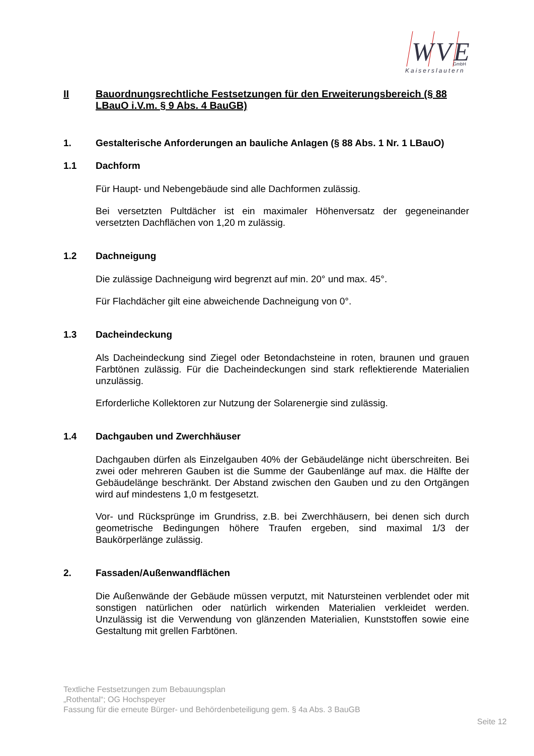WVE
GmbH
Kaiserslautern
II Bauordnungsrechtliche Festsetzungen für den Erweiterungsbereich (§ 88 LBauO i.V.m. § 9 Abs. 4 BauGB)
1. Gestalterische Anforderungen an bauliche Anlagen (§ 88 Abs. 1 Nr. 1 LBauO)
1.1 Dachform
Für Haupt- und Nebengebäude sind alle Dachformen zulässig.
Bei versetzten Pultdächer ist ein maximaler Höhenversatz der gegeneinander versetzten Dachflächen von 1,20 m zulässig.
1.2 Dachneigung
Die zulässige Dachneigung wird begrenzt auf min. 20° und max. 45°.
Für Flachdächer gilt eine abweichende Dachneigung von 0°.
1.3 Dacheindeckung
Als Dacheindeckung sind Ziegel oder Betondachsteine in roten, braunen und grauen Farbtönen zulässig. Für die Dacheindeckungen sind stark reflektierende Materialien unzulässig.
Erforderliche Kollektoren zur Nutzung der Solarenergie sind zulässig.
1.4 Dachgauben und Zwerchhäuser
Dachgauben dürfen als Einzelgauben 40% der Gebäudelänge nicht überschreiten. Bei zwei oder mehreren Gauben ist die Summe der Gaubenlänge auf max. die Hälfte der Gebäudelänge beschränkt. Der Abstand zwischen den Gauben und zu den Ortgängen wird auf mindestens 1,0 m festgesetzt.
Vor- und Rücksprünge im Grundriss, z.B. bei Zwerchhäusern, bei denen sich durch geometrische Bedingungen höhere Traufen ergeben, sind maximal 1/3 der Baukörperlänge zulässig.
2. Fassaden/Außenwandflächen
Die Außenwände der Gebäude müssen verputzt, mit Natursteinen verblendet oder mit sonstigen natürlichen oder natürlich wirkenden Materialien verkleidet werden. Unzulässig ist die Verwendung von glänzenden Materialien, Kunststoffen sowie eine Gestaltung mit grellen Farbtönen.
Textliche Festsetzungen zum Bebauungsplan
„Rothental“; OG Hochspeyer
Fassung für die erneute Bürger- und Behördenbeteiligung gem. § 4a Abs. 3 BauGB
Seite 12